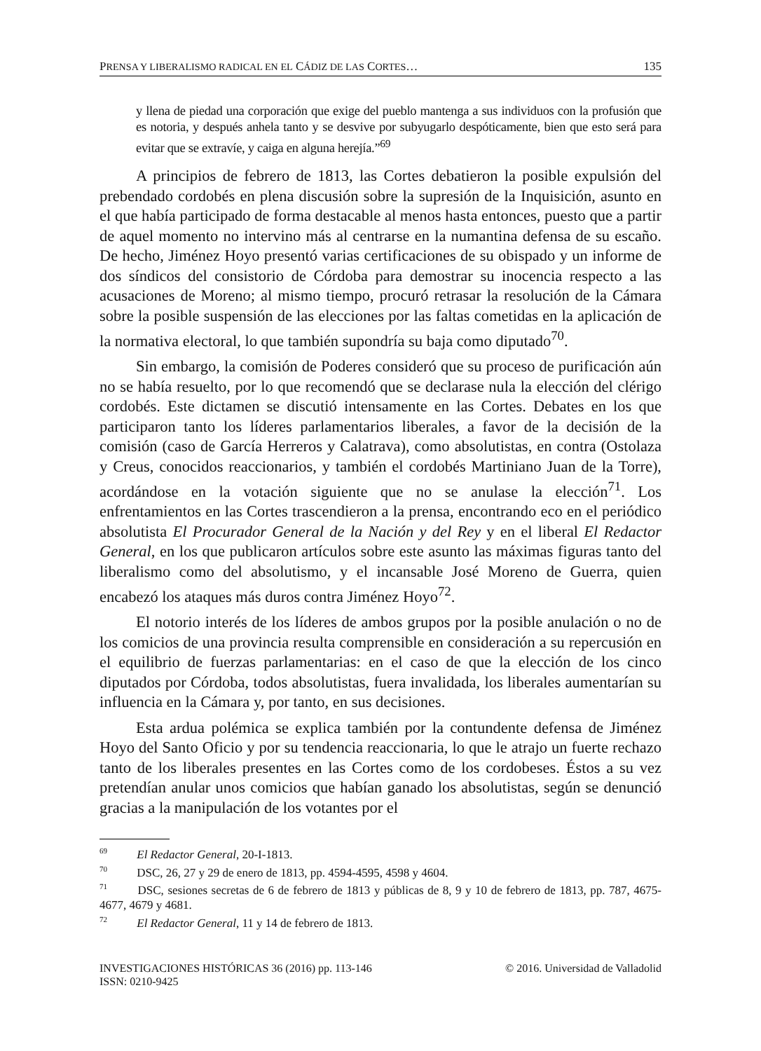PRENSA Y LIBERALISMO RADICAL EN EL CÁDIZ DE LAS CORTES… 135
y llena de piedad una corporación que exige del pueblo mantenga a sus individuos con la profusión que es notoria, y después anhela tanto y se desvive por subyugarlo despóticamente, bien que esto será para evitar que se extravíe, y caiga en alguna herejía.”<sup>69</sup>
A principios de febrero de 1813, las Cortes debatieron la posible expulsión del prebendado cordobés en plena discusión sobre la supresión de la Inquisición, asunto en el que había participado de forma destacable al menos hasta entonces, puesto que a partir de aquel momento no intervino más al centrarse en la numantina defensa de su escaño. De hecho, Jiménez Hoyo presentó varias certificaciones de su obispado y un informe de dos síndicos del consistorio de Córdoba para demostrar su inocencia respecto a las acusaciones de Moreno; al mismo tiempo, procuró retrasar la resolución de la Cámara sobre la posible suspensión de las elecciones por las faltas cometidas en la aplicación de la normativa electoral, lo que también supondría su baja como diputado<sup>70</sup>.
Sin embargo, la comisión de Poderes consideró que su proceso de purificación aún no se había resuelto, por lo que recomendó que se declarase nula la elección del clérigo cordobés. Este dictamen se discutió intensamente en las Cortes. Debates en los que participaron tanto los líderes parlamentarios liberales, a favor de la decisión de la comisión (caso de García Herreros y Calatrava), como absolutistas, en contra (Ostolaza y Creus, conocidos reaccionarios, y también el cordobés Martiniano Juan de la Torre), acordándose en la votación siguiente que no se anulase la elección<sup>71</sup>. Los enfrentamientos en las Cortes trascendieron a la prensa, encontrando eco en el periódico absolutista El Procurador General de la Nación y del Rey y en el liberal El Redactor General, en los que publicaron artículos sobre este asunto las máximas figuras tanto del liberalismo como del absolutismo, y el incansable José Moreno de Guerra, quien encabezó los ataques más duros contra Jiménez Hoyo<sup>72</sup>.
El notorio interés de los líderes de ambos grupos por la posible anulación o no de los comicios de una provincia resulta comprensible en consideración a su repercusión en el equilibrio de fuerzas parlamentarias: en el caso de que la elección de los cinco diputados por Córdoba, todos absolutistas, fuera invalidada, los liberales aumentarían su influencia en la Cámara y, por tanto, en sus decisiones.
Esta ardua polémica se explica también por la contundente defensa de Jiménez Hoyo del Santo Oficio y por su tendencia reaccionaria, lo que le atrajo un fuerte rechazo tanto de los liberales presentes en las Cortes como de los cordobeses. Éstos a su vez pretendían anular unos comicios que habían ganado los absolutistas, según se denunció gracias a la manipulación de los votantes por el
<sup>69</sup> El Redactor General, 20-I-1813.
<sup>70</sup> DSC, 26, 27 y 29 de enero de 1813, pp. 4594-4595, 4598 y 4604.
<sup>71</sup> DSC, sesiones secretas de 6 de febrero de 1813 y públicas de 8, 9 y 10 de febrero de 1813, pp. 787, 4675-4677, 4679 y 4681.
<sup>72</sup> El Redactor General, 11 y 14 de febrero de 1813.
INVESTIGACIONES HISTÓRICAS 36 (2016) pp. 113-146
ISSN: 0210-9425 © 2016. Universidad de Valladolid